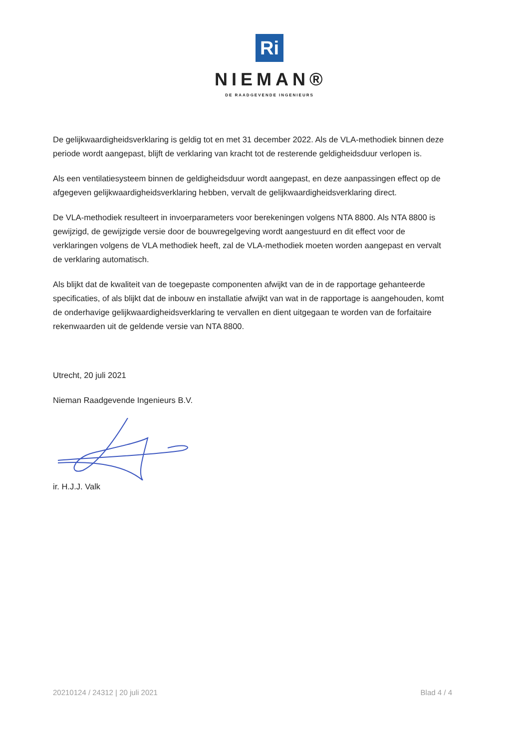Ri
NIEMAN®
DE RAADGEVENDE INGENIEURS
De gelijkwaardigheidsverklaring is geldig tot en met 31 december 2022. Als de VLA-methodiek binnen deze periode wordt aangepast, blijft de verklaring van kracht tot de resterende geldigheidsduur verlopen is.
Als een ventilatiesysteem binnen de geldigheidsduur wordt aangepast, en deze aanpassingen effect op de afgegeven gelijkwaardigheidsverklaring hebben, vervalt de gelijkwaardigheidsverklaring direct.
De VLA-methodiek resulteert in invoerparameters voor berekeningen volgens NTA 8800. Als NTA 8800 is gewijzigd, de gewijzigde versie door de bouwregelgeving wordt aangestuurd en dit effect voor de verklaringen volgens de VLA methodiek heeft, zal de VLA-methodiek moeten worden aangepast en vervalt de verklaring automatisch.
Als blijkt dat de kwaliteit van de toegepaste componenten afwijkt van de in de rapportage gehanteerde specificaties, of als blijkt dat de inbouw en installatie afwijkt van wat in de rapportage is aangehouden, komt de onderhavige gelijkwaardigheidsverklaring te vervallen en dient uitgegaan te worden van de forfaitaire rekenwaarden uit de geldende versie van NTA 8800.
Utrecht, 20 juli 2021
Nieman Raadgevende Ingenieurs B.V.
ir. H.J.J. Valk
20210124 / 24312 | 20 juli 2021 Blad 4 / 4